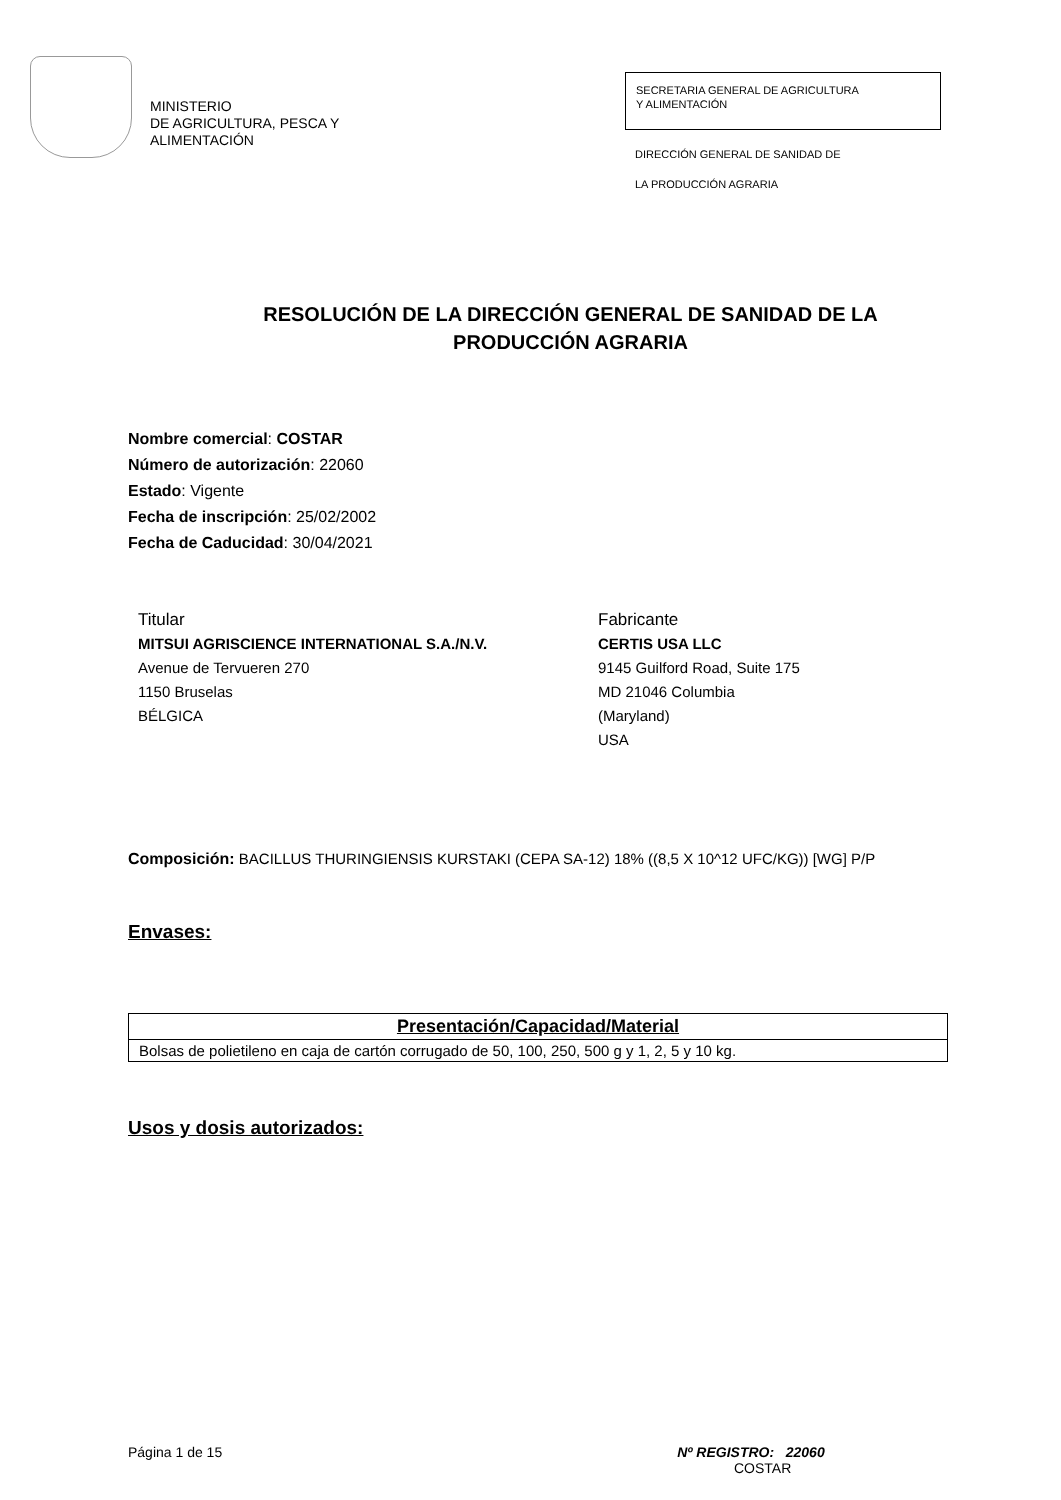MINISTERIO
DE AGRICULTURA, PESCA Y
ALIMENTACIÓN
SECRETARIA GENERAL DE AGRICULTURA
Y ALIMENTACIÓN
DIRECCIÓN GENERAL DE SANIDAD DE
LA PRODUCCIÓN AGRARIA
RESOLUCIÓN DE LA DIRECCIÓN GENERAL DE SANIDAD DE LA
PRODUCCIÓN AGRARIA
Nombre comercial: COSTAR
Número de autorización: 22060
Estado: Vigente
Fecha de inscripción: 25/02/2002
Fecha de Caducidad: 30/04/2021
Titular
MITSUI AGRISCIENCE INTERNATIONAL S.A./N.V.
Avenue de Tervueren 270
1150 Bruselas
BÉLGICA
Fabricante
CERTIS USA LLC
9145 Guilford Road, Suite 175
MD 21046 Columbia
(Maryland)
USA
Composición: BACILLUS THURINGIENSIS KURSTAKI (CEPA SA-12) 18% ((8,5 X 10^12 UFC/KG)) [WG] P/P
Envases:
| Presentación/Capacidad/Material |
| --- |
| Bolsas de polietileno en caja de cartón corrugado de 50, 100, 250, 500 g y 1, 2, 5 y 10 kg. |
Usos y dosis autorizados:
Página 1 de 15 Nº REGISTRO: 22060
COSTAR